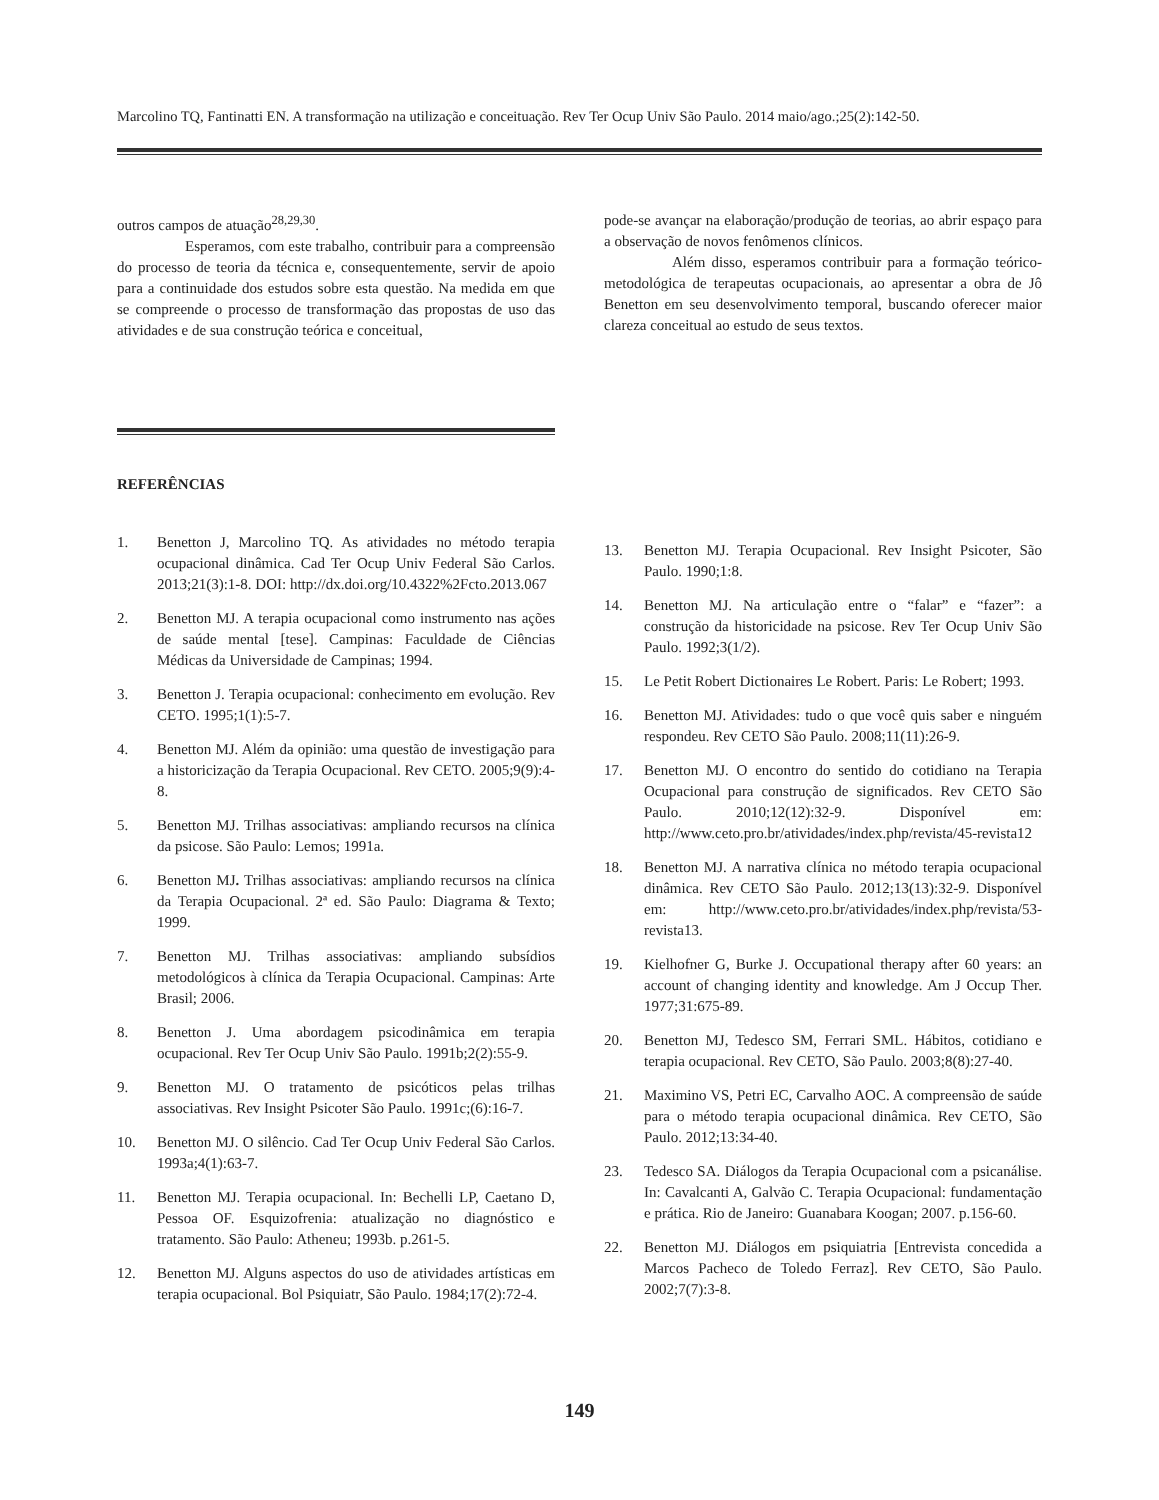Marcolino TQ, Fantinatti EN. A transformação na utilização e conceituação. Rev Ter Ocup Univ São Paulo. 2014 maio/ago.;25(2):142-50.
outros campos de atuação<sup>28,29,30</sup>.
Esperamos, com este trabalho, contribuir para a compreensão do processo de teoria da técnica e, consequentemente, servir de apoio para a continuidade dos estudos sobre esta questão. Na medida em que se compreende o processo de transformação das propostas de uso das atividades e de sua construção teórica e conceitual,
pode-se avançar na elaboração/produção de teorias, ao abrir espaço para a observação de novos fenômenos clínicos.
Além disso, esperamos contribuir para a formação teórico-metodológica de terapeutas ocupacionais, ao apresentar a obra de Jô Benetton em seu desenvolvimento temporal, buscando oferecer maior clareza conceitual ao estudo de seus textos.
REFERÊNCIAS
1. Benetton J, Marcolino TQ. As atividades no método terapia ocupacional dinâmica. Cad Ter Ocup Univ Federal São Carlos. 2013;21(3):1-8. DOI: http://dx.doi.org/10.4322%2Fcto.2013.067
2. Benetton MJ. A terapia ocupacional como instrumento nas ações de saúde mental [tese]. Campinas: Faculdade de Ciências Médicas da Universidade de Campinas; 1994.
3. Benetton J. Terapia ocupacional: conhecimento em evolução. Rev CETO. 1995;1(1):5-7.
4. Benetton MJ. Além da opinião: uma questão de investigação para a historicização da Terapia Ocupacional. Rev CETO. 2005;9(9):4-8.
5. Benetton MJ. Trilhas associativas: ampliando recursos na clínica da psicose. São Paulo: Lemos; 1991a.
6. Benetton MJ. Trilhas associativas: ampliando recursos na clínica da Terapia Ocupacional. 2ª ed. São Paulo: Diagrama & Texto; 1999.
7. Benetton MJ. Trilhas associativas: ampliando subsídios metodológicos à clínica da Terapia Ocupacional. Campinas: Arte Brasil; 2006.
8. Benetton J. Uma abordagem psicodinâmica em terapia ocupacional. Rev Ter Ocup Univ São Paulo. 1991b;2(2):55-9.
9. Benetton MJ. O tratamento de psicóticos pelas trilhas associativas. Rev Insight Psicoter São Paulo. 1991c;(6):16-7.
10. Benetton MJ. O silêncio. Cad Ter Ocup Univ Federal São Carlos. 1993a;4(1):63-7.
11. Benetton MJ. Terapia ocupacional. In: Bechelli LP, Caetano D, Pessoa OF. Esquizofrenia: atualização no diagnóstico e tratamento. São Paulo: Atheneu; 1993b. p.261-5.
12. Benetton MJ. Alguns aspectos do uso de atividades artísticas em terapia ocupacional. Bol Psiquiatr, São Paulo. 1984;17(2):72-4.
13. Benetton MJ. Terapia Ocupacional. Rev Insight Psicoter, São Paulo. 1990;1:8.
14. Benetton MJ. Na articulação entre o “falar” e “fazer”: a construção da historicidade na psicose. Rev Ter Ocup Univ São Paulo. 1992;3(1/2).
15. Le Petit Robert Dictionaires Le Robert. Paris: Le Robert; 1993.
16. Benetton MJ. Atividades: tudo o que você quis saber e ninguém respondeu. Rev CETO São Paulo. 2008;11(11):26-9.
17. Benetton MJ. O encontro do sentido do cotidiano na Terapia Ocupacional para construção de significados. Rev CETO São Paulo. 2010;12(12):32-9. Disponível em: http://www.ceto.pro.br/atividades/index.php/revista/45-revista12
18. Benetton MJ. A narrativa clínica no método terapia ocupacional dinâmica. Rev CETO São Paulo. 2012;13(13):32-9. Disponível em: http://www.ceto.pro.br/atividades/index.php/revista/53-revista13.
19. Kielhofner G, Burke J. Occupational therapy after 60 years: an account of changing identity and knowledge. Am J Occup Ther. 1977;31:675-89.
20. Benetton MJ, Tedesco SM, Ferrari SML. Hábitos, cotidiano e terapia ocupacional. Rev CETO, São Paulo. 2003;8(8):27-40.
21. Maximino VS, Petri EC, Carvalho AOC. A compreensão de saúde para o método terapia ocupacional dinâmica. Rev CETO, São Paulo. 2012;13:34-40.
23. Tedesco SA. Diálogos da Terapia Ocupacional com a psicanálise. In: Cavalcanti A, Galvão C. Terapia Ocupacional: fundamentação e prática. Rio de Janeiro: Guanabara Koogan; 2007. p.156-60.
22. Benetton MJ. Diálogos em psiquiatria [Entrevista concedida a Marcos Pacheco de Toledo Ferraz]. Rev CETO, São Paulo. 2002;7(7):3-8.
149